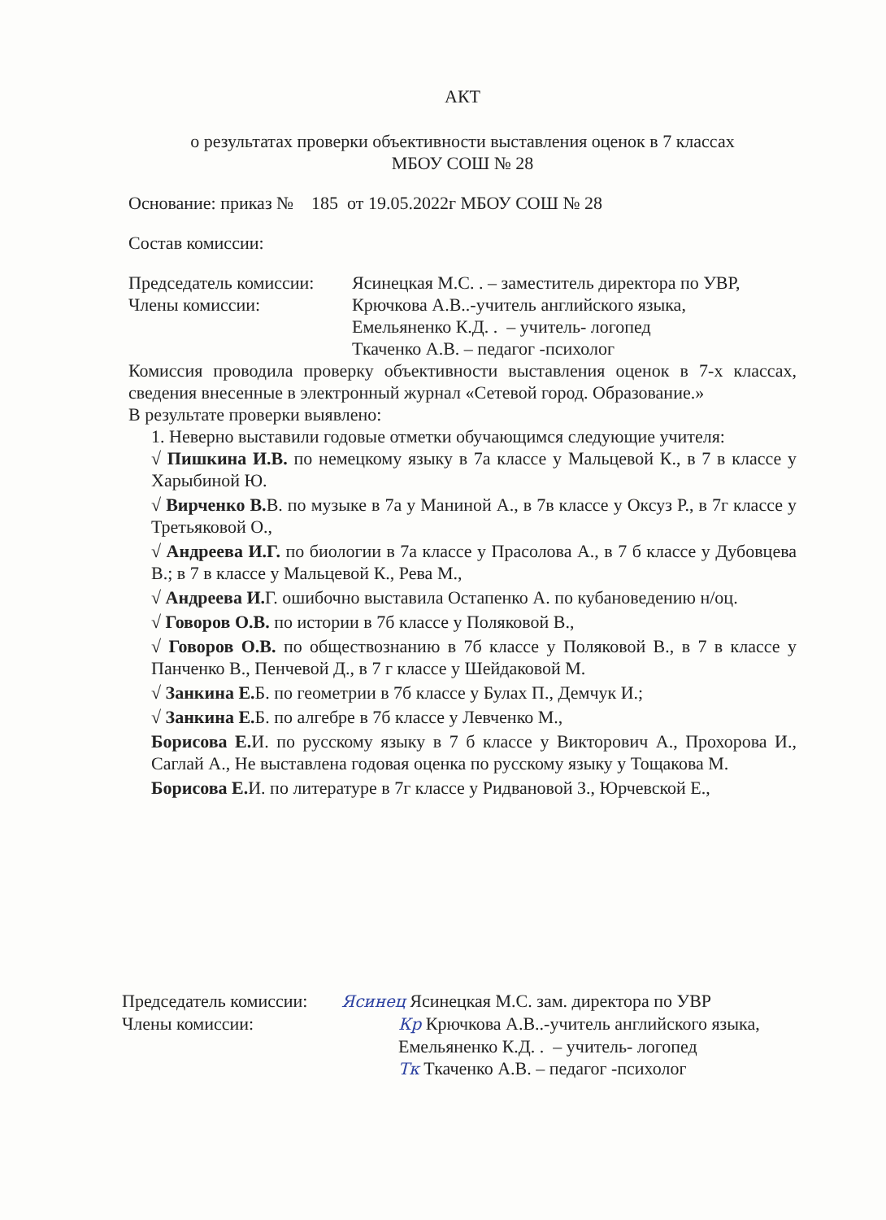АКТ
о результатах проверки объективности выставления оценок в 7 классах
МБОУ СОШ № 28
Основание: приказ № 185 от 19.05.2022г МБОУ СОШ № 28
Состав комиссии:
Председатель комиссии:
Ясинецкая М.С. . – заместитель директора по УВР,
Члены комиссии: Крючкова А.В..-учитель английского языка,
Емельяненко К.Д. . – учитель- логопед
Ткаченко А.В. – педагог -психолог
Комиссия проводила проверку объективности выставления оценок в 7-х классах, сведения внесенные в электронный журнал «Сетевой город. Образование.»
В результате проверки выявлено:
1. Неверно выставили годовые отметки обучающимся следующие учителя:
√ Пишкина И.В. по немецкому языку в 7а классе у Мальцевой К., в 7 в классе у Харыбиной Ю.
√ Вирченко В. В. по музыке в 7а у Маниной А., в 7в классе у Оксуз Р., в 7г классе у Третьяковой О.,
√ Андреева И.Г. по биологии в 7а классе у Прасолова А., в 7 б классе у Дубовцева В.; в 7 в классе у Мальцевой К., Рева М.,
√ Андреева И. Г. ошибочно выставила Остапенко А. по кубановедению н/оц.
√ Говоров О.В. по истории в 7б классе у Поляковой В.,
√ Говоров О.В. по обществознанию в 7б классе у Поляковой В., в 7 в классе у Панченко В., Пенчевой Д., в 7 г классе у Шейдаковой М.
√ Занкина Е. Б. по геометрии в 7б классе у Булах П., Демчук И.;
√ Занкина Е. Б. по алгебре в 7б классе у Левченко М.,
Борисова Е. И. по русскому языку в 7 б классе у Викторович А., Прохорова И., Саглай А., Не выставлена годовая оценка по русскому языку у Тощакова М.
Борисова Е. И. по литературе в 7г классе у Ридвановой З., Юрчевской Е.,
Председатель комиссии:
Ясинец Ясинецкая М.С. зам. директора по УВР
Члены комиссии: Кр Крючкова А.В..-учитель английского языка,
Емельяненко К.Д. . – учитель- логопед
Тк Ткаченко А.В. – педагог -психолог